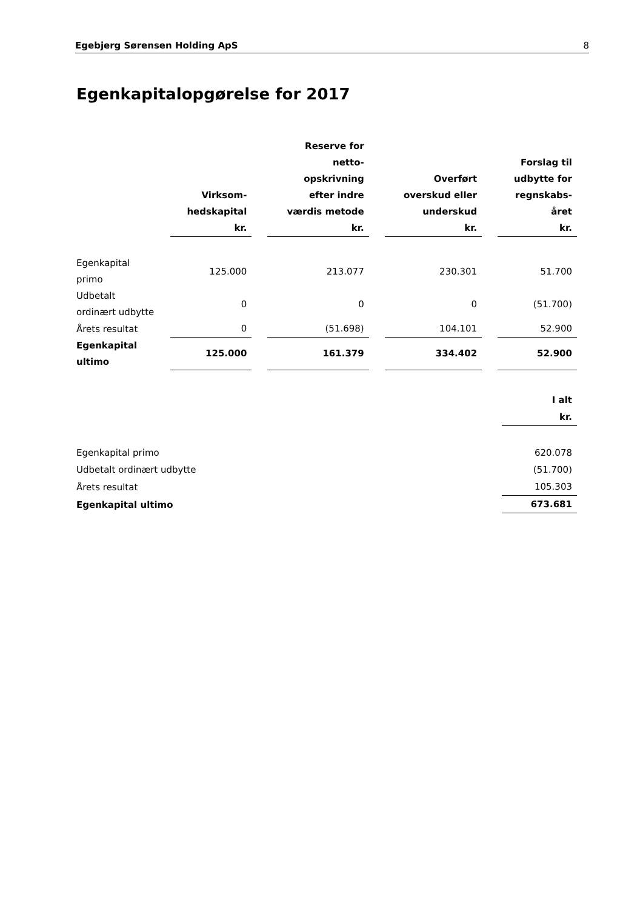Egebjerg Sørensen Holding ApS 8
Egenkapitalopgørelse for 2017
| | Virksom- hedskapital kr. | | Reserve for netto- opskrivning efter indre værdis metode kr. | | Overført overskud eller underskud kr. | | Forslag til udbytte for regnskabs- året kr. |
| Egenkapital primo | 125.000 | | 213.077 | | 230.301 | | 51.700 |
| Udbetalt ordinært udbytte | 0 | | 0 | | 0 | | (51.700) |
| Årets resultat | 0 | | (51.698) | | 104.101 | | 52.900 |
| Egenkapital ultimo | 125.000 | | 161.379 | | 334.402 | | 52.900 |
| | I alt kr. |
| Egenkapital primo | 620.078 |
| Udbetalt ordinært udbytte | (51.700) |
| Årets resultat | 105.303 |
| Egenkapital ultimo | 673.681 |